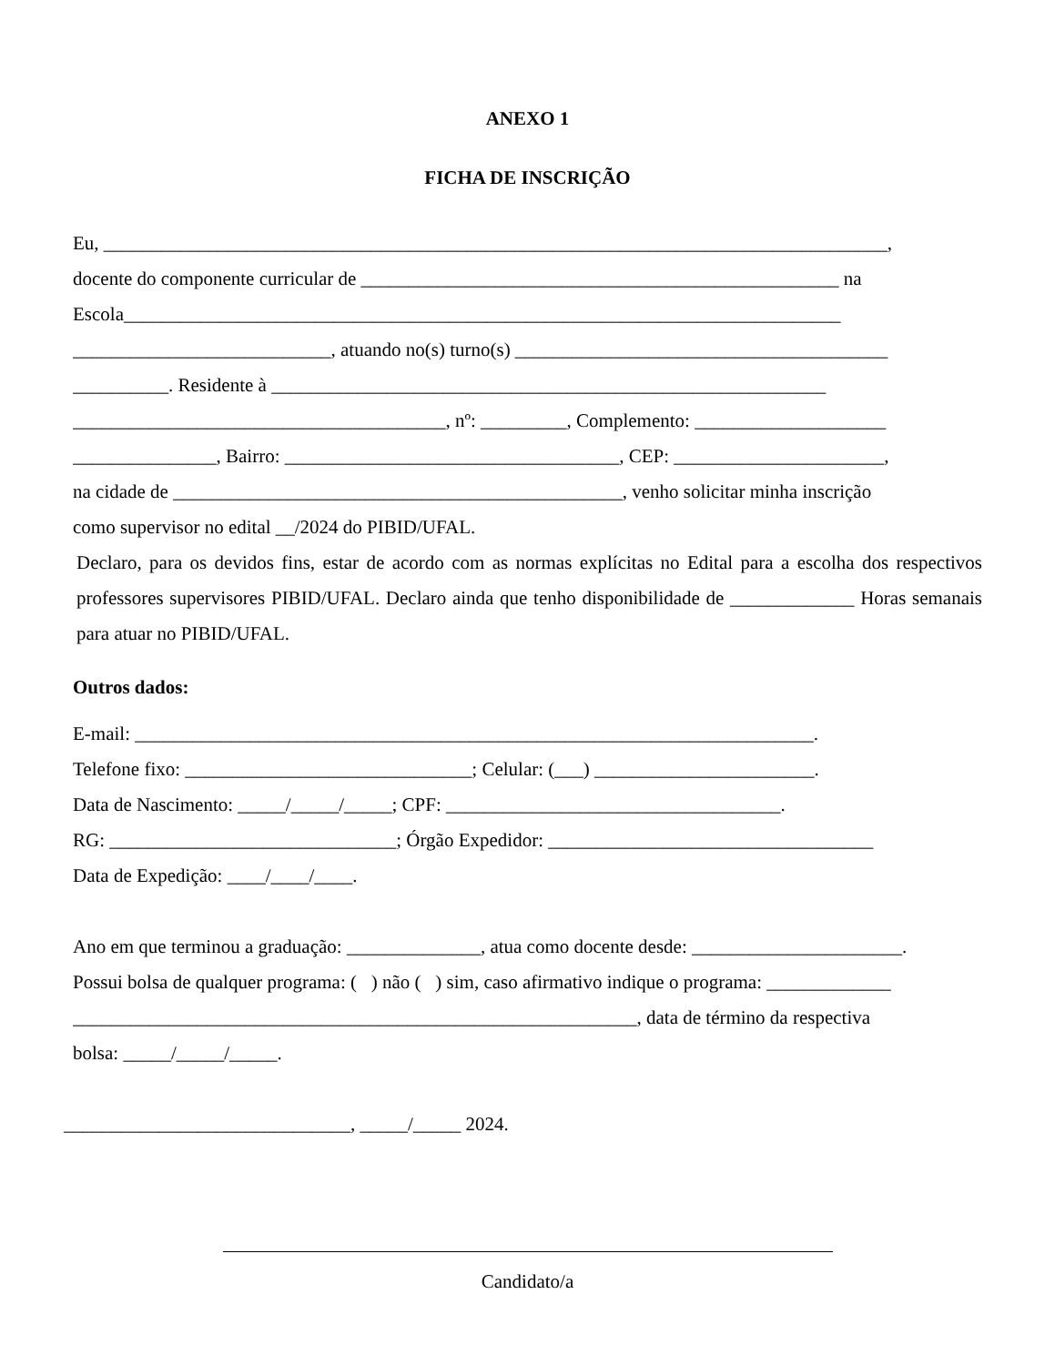ANEXO 1
FICHA DE INSCRIÇÃO
Eu, __________________________________________________________________________________,
docente do componente curricular de __________________________________________________ na
Escola___________________________________________________________________________
___________________________, atuando no(s) turno(s) _______________________________________
__________. Residente à __________________________________________________________
_______________________________________, nº: _________, Complemento: ____________________
_______________, Bairro: ___________________________________, CEP: ______________________,
na cidade de _______________________________________________, venho solicitar minha inscrição
como supervisor no edital __/2024 do PIBID/UFAL.
Declaro, para os devidos fins, estar de acordo com as normas explícitas no Edital para a escolha dos respectivos professores supervisores PIBID/UFAL. Declaro ainda que tenho disponibilidade de _____________ Horas semanais para atuar no PIBID/UFAL.
Outros dados:
E-mail: _______________________________________________________________________.
Telefone fixo: ______________________________; Celular: (___) _______________________.
Data de Nascimento: _____/_____/_____; CPF: ___________________________________.
RG: ______________________________; Órgão Expedidor: __________________________________
Data de Expedição: ____/____/____.
Ano em que terminou a graduação: ______________, atua como docente desde: ______________________.
Possui bolsa de qualquer programa: ( ) não ( ) sim, caso afirmativo indique o programa: _____________
___________________________________________________________, data de término da respectiva
bolsa: _____/_____/_____.
______________________________, _____/_____ 2024.
Candidato/a